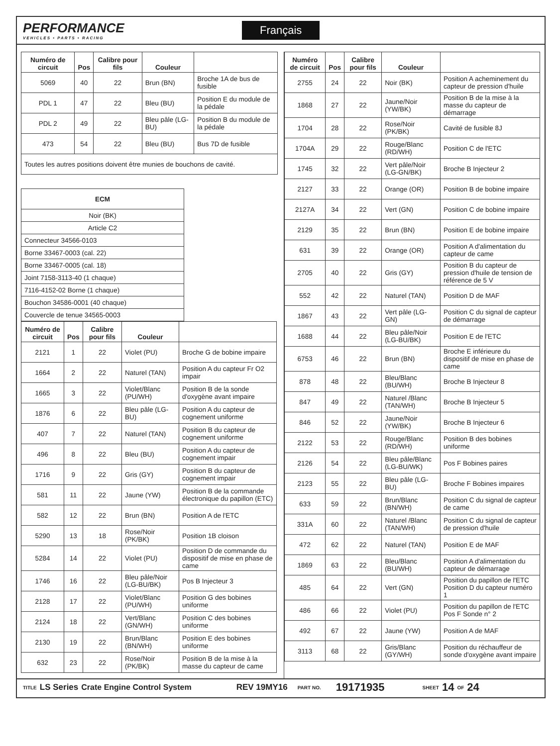PERFORMANCE
VEHICLES • PARTS • RACING
Français
| Numéro de circuit | Pos | Calibre pour fils | Couleur | |
| --- | --- | --- | --- | --- |
| 5069 | 40 | 22 | Brun (BN) | Broche 1A de bus de fusible |
| PDL 1 | 47 | 22 | Bleu (BU) | Position E du module de la pédale |
| PDL 2 | 49 | 22 | Bleu pâle (LG-BU) | Position B du module de la pédale |
| 473 | 54 | 22 | Bleu (BU) | Bus 7D de fusible |
| Toutes les autres positions doivent être munies de bouchons de cavité. | | | | |
| ECM |
| --- |
| Noir (BK) |
| Article C2 |
| Connecteur 34566-0103 |
| Borne 33467-0003 (cal. 22) |
| Borne 33467-0005 (cal. 18) |
| Joint 7158-3113-40 (1 chaque) |
| 7116-4152-02 Borne (1 chaque) |
| Bouchon 34586-0001 (40 chaque) |
| Couvercle de tenue 34565-0003 |
| Numéro de circuit | Pos | Calibre pour fils | Couleur | |
| --- | --- | --- | --- | --- |
| 2121 | 1 | 22 | Violet (PU) | Broche G de bobine impaire |
| 1664 | 2 | 22 | Naturel (TAN) | Position A du capteur Fr O2 impair |
| 1665 | 3 | 22 | Violet/Blanc (PU/WH) | Position B de la sonde d'oxygène avant impaire |
| 1876 | 6 | 22 | Bleu pâle (LG-BU) | Position A du capteur de cognement uniforme |
| 407 | 7 | 22 | Naturel (TAN) | Position B du capteur de cognement uniforme |
| 496 | 8 | 22 | Bleu (BU) | Position A du capteur de cognement impair |
| 1716 | 9 | 22 | Gris (GY) | Position B du capteur de cognement impair |
| 581 | 11 | 22 | Jaune (YW) | Position B de la commande électronique du papillon (ETC) |
| 582 | 12 | 22 | Brun (BN) | Position A de l'ETC |
| 5290 | 13 | 18 | Rose/Noir (PK/BK) | Position 1B cloison |
| 5284 | 14 | 22 | Violet (PU) | Position D de commande du dispositif de mise en phase de came |
| 1746 | 16 | 22 | Bleu pâle/Noir (LG-BU/BK) | Pos B Injecteur 3 |
| 2128 | 17 | 22 | Violet/Blanc (PU/WH) | Position G des bobines uniforme |
| 2124 | 18 | 22 | Vert/Blanc (GN/WH) | Position C des bobines uniforme |
| 2130 | 19 | 22 | Brun/Blanc (BN/WH) | Position E des bobines uniforme |
| 632 | 23 | 22 | Rose/Noir (PK/BK) | Position B de la mise à la masse du capteur de came |
| Numéro de circuit | Pos | Calibre pour fils | Couleur | |
| --- | --- | --- | --- | --- |
| 2755 | 24 | 22 | Noir (BK) | Position A acheminement du capteur de pression d'huile |
| 1868 | 27 | 22 | Jaune/Noir (YW/BK) | Position B de la mise à la masse du capteur de démarrage |
| 1704 | 28 | 22 | Rose/Noir (PK/BK) | Cavité de fusible 8J |
| 1704A | 29 | 22 | Rouge/Blanc (RD/WH) | Position C de l'ETC |
| 1745 | 32 | 22 | Vert pâle/Noir (LG-GN/BK) | Broche B Injecteur 2 |
| 2127 | 33 | 22 | Orange (OR) | Position B de bobine impaire |
| 2127A | 34 | 22 | Vert (GN) | Position C de bobine impaire |
| 2129 | 35 | 22 | Brun (BN) | Position E de bobine impaire |
| 631 | 39 | 22 | Orange (OR) | Position A d'alimentation du capteur de came |
| 2705 | 40 | 22 | Gris (GY) | Position B du capteur de pression d'huile de tension de référence de 5 V |
| 552 | 42 | 22 | Naturel (TAN) | Position D de MAF |
| 1867 | 43 | 22 | Vert pâle (LG-GN) | Position C du signal de capteur de démarrage |
| 1688 | 44 | 22 | Bleu pâle/Noir (LG-BU/BK) | Position E de l'ETC |
| 6753 | 46 | 22 | Brun (BN) | Broche E inférieure du dispositif de mise en phase de came |
| 878 | 48 | 22 | Bleu/Blanc (BU/WH) | Broche B Injecteur 8 |
| 847 | 49 | 22 | Naturel /Blanc (TAN/WH) | Broche B Injecteur 5 |
| 846 | 52 | 22 | Jaune/Noir (YW/BK) | Broche B Injecteur 6 |
| 2122 | 53 | 22 | Rouge/Blanc (RD/WH) | Position B des bobines uniforme |
| 2126 | 54 | 22 | Bleu pâle/Blanc (LG-BU/WK) | Pos F Bobines paires |
| 2123 | 55 | 22 | Bleu pâle (LG-BU) | Broche F Bobines impaires |
| 633 | 59 | 22 | Brun/Blanc (BN/WH) | Position C du signal de capteur de came |
| 331A | 60 | 22 | Naturel /Blanc (TAN/WH) | Position C du signal de capteur de pression d'huile |
| 472 | 62 | 22 | Naturel (TAN) | Position E de MAF |
| 1869 | 63 | 22 | Bleu/Blanc (BU/WH) | Position A d'alimentation du capteur de démarrage |
| 485 | 64 | 22 | Vert (GN) | Position du papillon de l'ETC Position D du capteur numéro 1 |
| 486 | 66 | 22 | Violet (PU) | Position du papillon de l'ETC Pos F Sonde n° 2 |
| 492 | 67 | 22 | Jaune (YW) | Position A de MAF |
| 3113 | 68 | 22 | Gris/Blanc (GY/WH) | Position du réchauffeur de sonde d'oxygène avant impaire |
TITLE LS Series Crate Engine Control System REV 19MY16 PART NO. 19171935 SHEET 14 OF 24